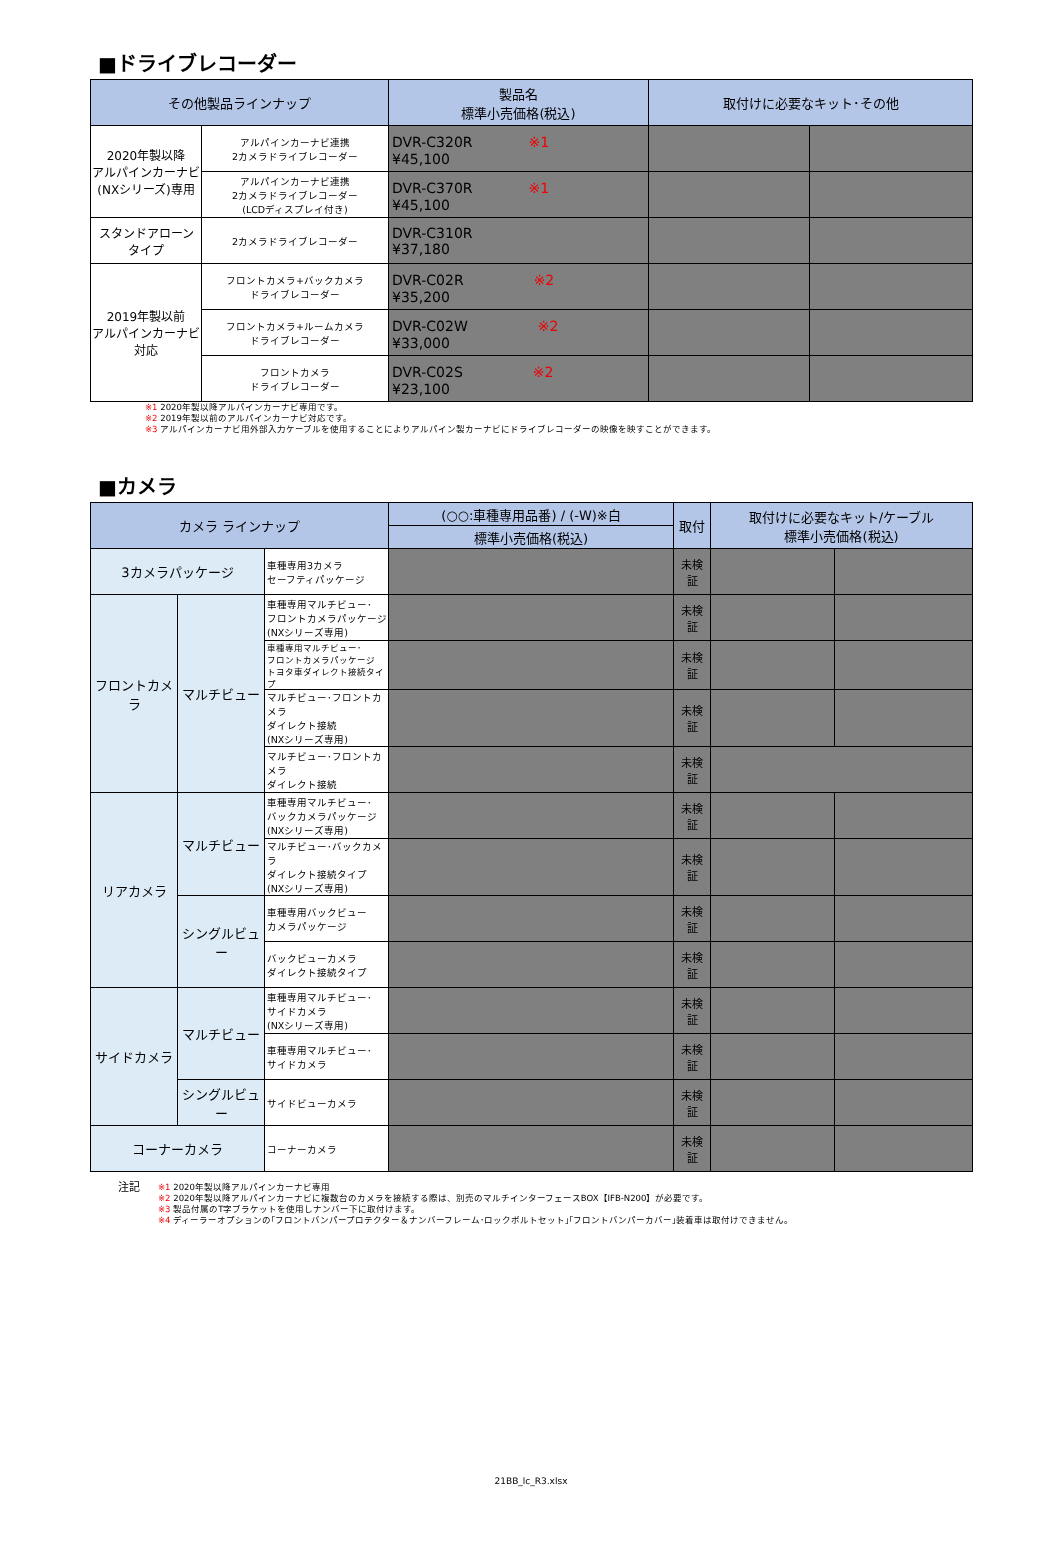■ドライブレコーダー
| その他製品ラインナップ | | 製品名 標準小売価格(税込) | 取付けに必要なキット･その他 | |
| --- | --- | --- | --- | --- |
| 2020年製以降 アルパインカーナビ (NXシリーズ)専用 | アルパインカーナビ連携 2カメラドライブレコーダー | DVR-C320R ※1 ¥45,100 | | |
| | アルパインカーナビ連携 2カメラドライブレコーダー (LCDディスプレイ付き) | DVR-C370R ※1 ¥45,100 | | |
| スタンドアローン タイプ | 2カメラドライブレコーダー | DVR-C310R ¥37,180 | | |
| 2019年製以前 アルパインカーナビ 対応 | フロントカメラ+バックカメラ ドライブレコーダー | DVR-C02R ※2 ¥35,200 | | |
| | フロントカメラ+ルームカメラ ドライブレコーダー | DVR-C02W ※2 ¥33,000 | | |
| | フロントカメラ ドライブレコーダー | DVR-C02S ※2 ¥23,100 | | |
※1 2020年製以降アルパインカーナビ専用です。
※2 2019年製以前のアルパインカーナビ対応です。
※3 アルパインカーナビ用外部入力ケーブルを使用することによりアルパイン製カーナビにドライブレコーダーの映像を映すことができます。
■カメラ
| カメラ ラインナップ | | | (○○:車種専用品番) / (-W)※白 | 取付 | 取付けに必要なキット/ケーブル 標準小売価格(税込) | |
| --- | --- | --- | --- | --- | --- | --- |
| | | | 標準小売価格(税込) | | | |
| 3カメラパッケージ | | 車種専用3カメラ セーフティパッケージ | | 未検 証 | | |
| フロントカメラ | マルチビュー | 車種専用マルチビュー･ フロントカメラパッケージ (NXシリーズ専用) | | 未検 証 | | |
| | | 車種専用マルチビュー･ フロントカメラパッケージ トヨタ車ダイレクト接続タイプ | | 未検 証 | | |
| | | マルチビュー･フロントカメラ ダイレクト接続 (NXシリーズ専用) | | 未検 証 | | |
| | | マルチビュー･フロントカメラ ダイレクト接続 | | 未検 証 | | |
| リアカメラ | マルチビュー | 車種専用マルチビュー･ バックカメラパッケージ (NXシリーズ専用) | | 未検 証 | | |
| | | マルチビュー･バックカメラ ダイレクト接続タイプ (NXシリーズ専用) | | 未検 証 | | |
| | シングルビュー | 車種専用バックビュー カメラパッケージ | | 未検 証 | | |
| | | バックビューカメラ ダイレクト接続タイプ | | 未検 証 | | |
| サイドカメラ | マルチビュー | 車種専用マルチビュー･ サイドカメラ (NXシリーズ専用) | | 未検 証 | | |
| | | 車種専用マルチビュー･ サイドカメラ | | 未検 証 | | |
| | シングルビュー | サイドビューカメラ | | 未検 証 | | |
| コーナーカメラ | | コーナーカメラ | | 未検 証 | | |
注記
※1 2020年製以降アルパインカーナビ専用
※2 2020年製以降アルパインカーナビに複数台のカメラを接続する際は、別売のマルチインターフェースBOX【IFB-N200】が必要です。
※3 製品付属のT字ブラケットを使用しナンバー下に取付けます。
※4 ディーラーオプションの｢フロントバンパープロテクター＆ナンバーフレーム･ロックボルトセット｣｢フロントバンパーカバー｣装着車は取付けできません。
21BB_lc_R3.xlsx